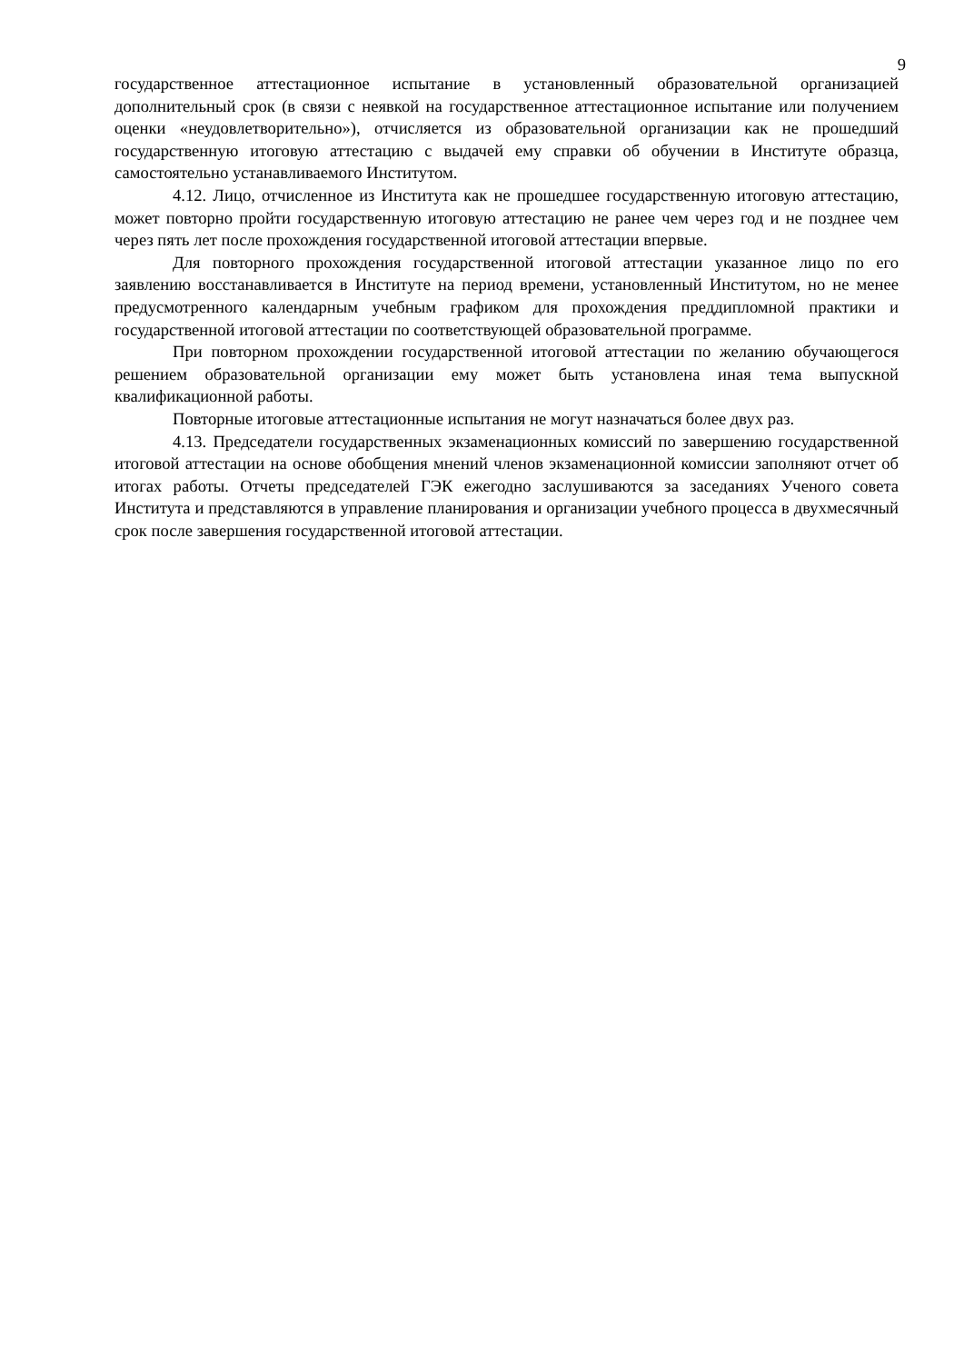9
государственное аттестационное испытание в установленный образовательной организацией дополнительный срок (в связи с неявкой на государственное аттестационное испытание или получением оценки «неудовлетворительно»), отчисляется из образовательной организации как не прошедший государственную итоговую аттестацию с выдачей ему справки об обучении в Институте образца, самостоятельно устанавливаемого Институтом.
4.12. Лицо, отчисленное из Института как не прошедшее государственную итоговую аттестацию, может повторно пройти государственную итоговую аттестацию не ранее чем через год и не позднее чем через пять лет после прохождения государственной итоговой аттестации впервые.
Для повторного прохождения государственной итоговой аттестации указанное лицо по его заявлению восстанавливается в Институте на период времени, установленный Институтом, но не менее предусмотренного календарным учебным графиком для прохождения преддипломной практики и государственной итоговой аттестации по соответствующей образовательной программе.
При повторном прохождении государственной итоговой аттестации по желанию обучающегося решением образовательной организации ему может быть установлена иная тема выпускной квалификационной работы.
Повторные итоговые аттестационные испытания не могут назначаться более двух раз.
4.13. Председатели государственных экзаменационных комиссий по завершению государственной итоговой аттестации на основе обобщения мнений членов экзаменационной комиссии заполняют отчет об итогах работы. Отчеты председателей ГЭК ежегодно заслушиваются за заседаниях Ученого совета Института и представляются в управление планирования и организации учебного процесса в двухмесячный срок после завершения государственной итоговой аттестации.